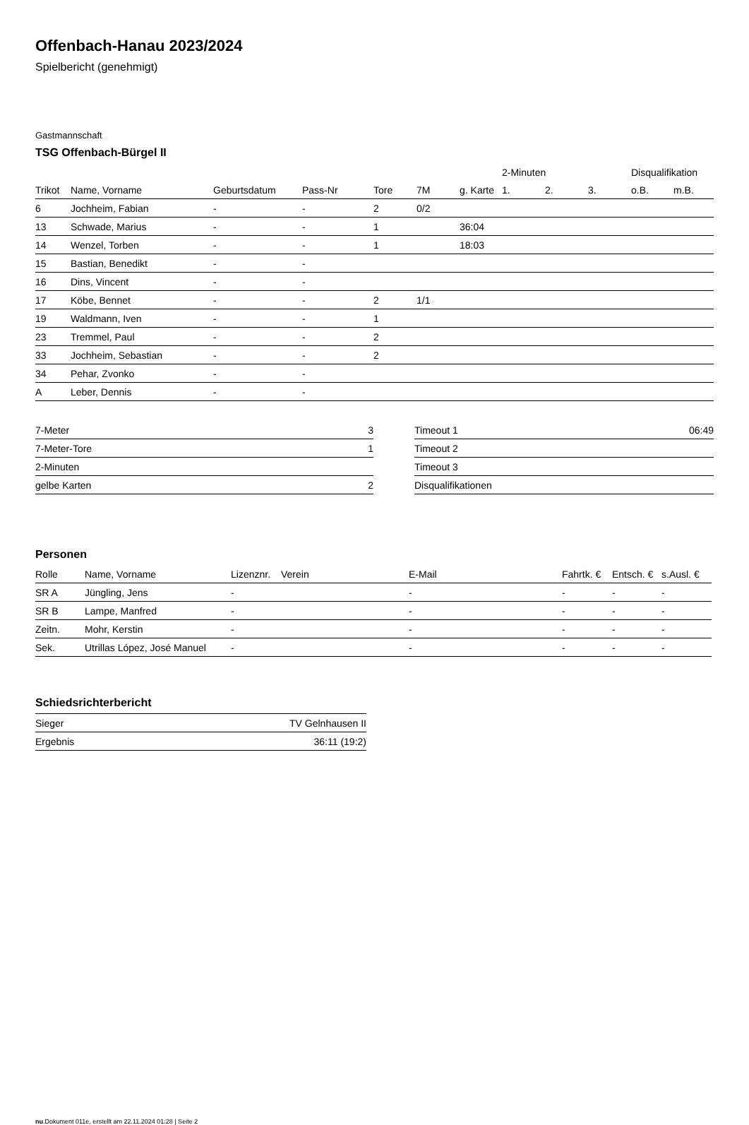Offenbach-Hanau 2023/2024
Spielbericht (genehmigt)
Gastmannschaft
TSG Offenbach-Bürgel II
| | | | | | | | 2-Minuten | | | Disqualifikation | |
| --- | --- | --- | --- | --- | --- | --- | --- | --- | --- | --- | --- |
| Trikot | Name, Vorname | Geburtsdatum | Pass-Nr | Tore | 7M | g. Karte | 1. | 2. | 3. | o.B. | m.B. |
| 6 | Jochheim, Fabian | - | - | 2 | 0/2 | | | | | | |
| 13 | Schwade, Marius | - | - | 1 | | 36:04 | | | | | |
| 14 | Wenzel, Torben | - | - | 1 | | 18:03 | | | | | |
| 15 | Bastian, Benedikt | - | - | | | | | | | | |
| 16 | Dins, Vincent | - | - | | | | | | | | |
| 17 | Köbe, Bennet | - | - | 2 | 1/1 | | | | | | |
| 19 | Waldmann, Iven | - | - | 1 | | | | | | | |
| 23 | Tremmel, Paul | - | - | 2 | | | | | | | |
| 33 | Jochheim, Sebastian | - | - | 2 | | | | | | | |
| 34 | Pehar, Zvonko | - | - | | | | | | | | |
| A | Leber, Dennis | - | - | | | | | | | | |
| 7-Meter | 3 |
| 7-Meter-Tore | 1 |
| 2-Minuten | |
| gelbe Karten | 2 |
| Timeout 1 | 06:49 |
| Timeout 2 | |
| Timeout 3 | |
| Disqualifikationen | |
Personen
| Rolle | Name, Vorname | Lizenznr. | Verein | E-Mail | Fahrtk. € | Entsch. € | s.Ausl. € |
| --- | --- | --- | --- | --- | --- | --- | --- |
| SR A | Jüngling, Jens | - | | - | - | - | - |
| SR B | Lampe, Manfred | - | | - | - | - | - |
| Zeitn. | Mohr, Kerstin | - | | - | - | - | - |
| Sek. | Utrillas López, José Manuel | - | | - | - | - | - |
Schiedsrichterbericht
| Sieger | TV Gelnhausen II |
| Ergebnis | 36:11 (19:2) |
nu.Dokument 011e, erstellt am 22.11.2024 01:28 | Seite 2